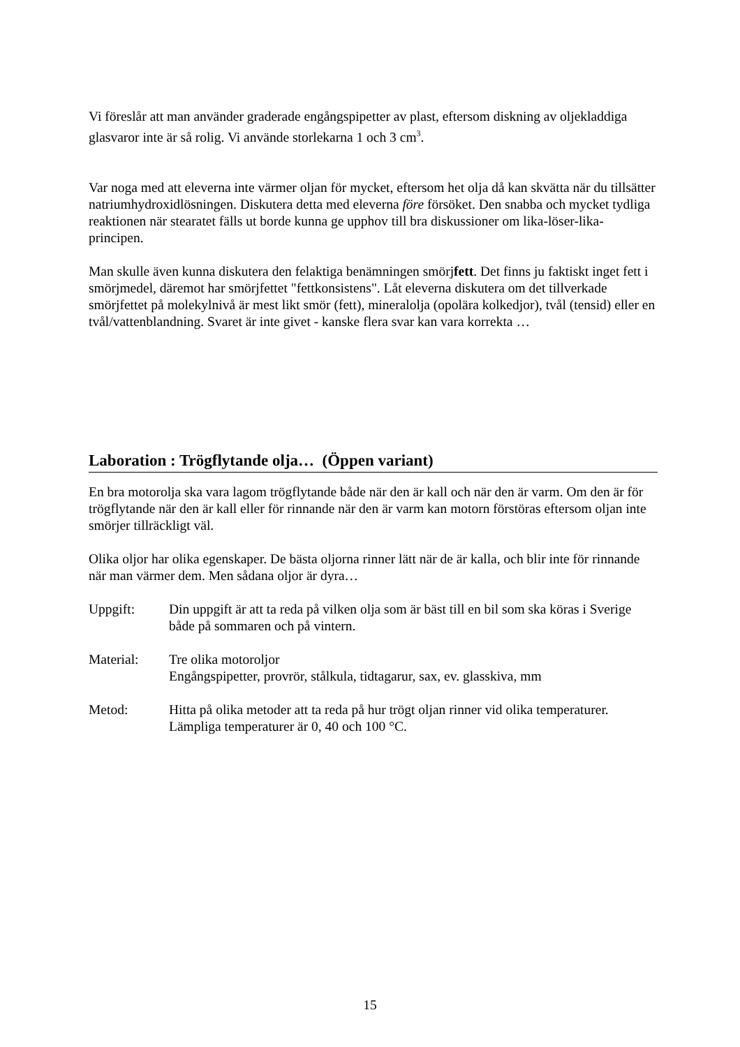Vi föreslår att man använder graderade engångspipetter av plast, eftersom diskning av oljekladdiga glasvaror inte är så rolig. Vi använde storlekarna 1 och 3 cm<sup>3</sup>.
Var noga med att eleverna inte värmer oljan för mycket, eftersom het olja då kan skvätta när du tillsätter natriumhydroxidlösningen. Diskutera detta med eleverna före försöket. Den snabba och mycket tydliga reaktionen när stearatet fälls ut borde kunna ge upphov till bra diskussioner om lika-löser-lika-principen.
Man skulle även kunna diskutera den felaktiga benämningen smörjfett. Det finns ju faktiskt inget fett i smörjmedel, däremot har smörjfettet "fettkonsistens". Låt eleverna diskutera om det tillverkade smörjfettet på molekylnivå är mest likt smör (fett), mineralolja (opolära kolkedjor), tvål (tensid) eller en tvål/vattenblandning. Svaret är inte givet - kanske flera svar kan vara korrekta …
Laboration : Trögflytande olja… (Öppen variant)
En bra motorolja ska vara lagom trögflytande både när den är kall och när den är varm. Om den är för trögflytande när den är kall eller för rinnande när den är varm kan motorn förstöras eftersom oljan inte smörjer tillräckligt väl.
Olika oljor har olika egenskaper. De bästa oljorna rinner lätt när de är kalla, och blir inte för rinnande när man värmer dem. Men sådana oljor är dyra…
Uppgift: Din uppgift är att ta reda på vilken olja som är bäst till en bil som ska köras i Sverige både på sommaren och på vintern.
Material: Tre olika motoroljor
Engångspipetter, provrör, stålkula, tidtagarur, sax, ev. glasskiva, mm
Metod: Hitta på olika metoder att ta reda på hur trögt oljan rinner vid olika temperaturer. Lämpliga temperaturer är 0, 40 och 100 °C.
15